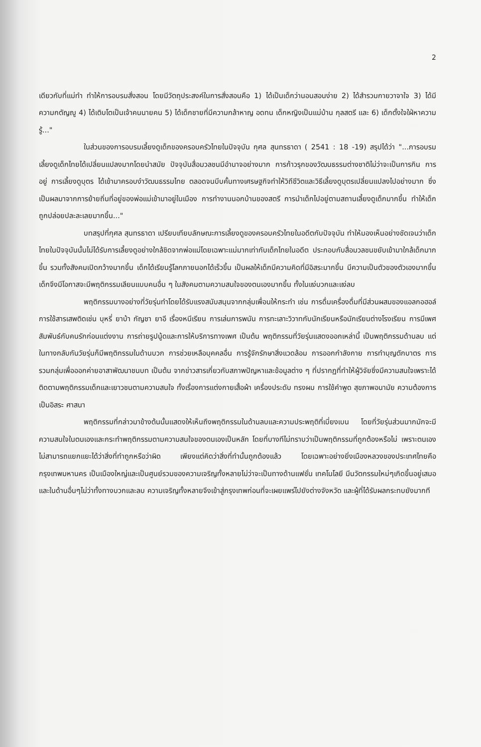2
เดียวกับที่แม่ทำ ทำให้การอบรมสั่งสอน โดยมีวัตถุประสงค์ในการสั่งสอนคือ 1) ได้เป็นเด็กว่านอนสอนง่าย 2) ได้สำรวมกายวาจาใจ 3) ได้มีความกตัญญู 4) ได้เติบโตเป็นเจ้าคนนายคน 5) ได้เด็กชายที่มีความกล้าหาญ อดทน เด็กหญิงเป็นแม่บ้าน กุลสตรี และ 6) เด็กตั้งใจใฝ่หาความรู้..."
ในส่วนของการอบรมเลี้ยงดูเด็กของครอบครัวไทยในปัจจุบัน กุศล สุนทรธาดา ( 2541 : 18 -19) สรุปได้ว่า "...การอบรมเลี้ยงดูเด็กไทยได้เปลี่ยนแปลงมากโดยนำสมัย ปัจจุบันสื่อมวลชนมีอำนาจอย่างมาก การก้าวรุกของวัฒนธรรมต่างชาติไม่ว่าจะเป็นการกิน การอยู่ การเลี้ยงดูบุตร ได้เข้ามาครอบงำวัฒนธรรมไทย ตลอดจนบีบคั้นทางเศรษฐกิจทำให้วิถีชีวิตและวิธีเลี้ยงดูบุตรเปลี่ยนแปลงไปอย่างมาก ซึ่งเป็นผลมาจากการย้ายถิ่นที่อยู่ของพ่อแม่เข้ามาอยู่ในเมือง การทำงานนอกบ้านของสตรี การนำเด็กไปอยู่ตามสถานเลี้ยงดูเด็กมากขึ้น ทำให้เด็กถูกปล่อยปละละเลยมากขึ้น..."
บทสรุปที่กุศล สุนทรธาดา เปรียบเทียบลักษณะการเลี้ยงดูของครอบครัวไทยในอดีตกับปัจจุบัน ทำให้มองเห็นอย่างชัดเจนว่าเด็กไทยในปัจจุบันนั้นไม่ได้รับการเลี้ยงดูอย่างใกล้ชิดจากพ่อแม่โดยเฉพาะแม่มากเท่ากับเด็กไทยในอดีต ประกอบกับสื่อมวลชนขยับเข้ามาใกล้เด็กมากขึ้น รวมทั้งสังคมเปิดกว้างมากขึ้น เด็กได้เรียนรู้โลกภายนอกได้เร็วขึ้น เป็นผลให้เด็กมีความคิดที่มีอิสระมากขึ้น มีความเป็นตัวของตัวเองมากขึ้น เด็กจึงมีโอกาสจะมีพฤติกรรมเลียนแบบคนอื่น ๆ ในสังคมตามความสนใจของตนเองมากขึ้น ทั้งในแง่บวกและแง่ลบ
พฤติกรรมบางอย่างที่วัยรุ่นทำโดยได้รับแรงสนับสนุนจากกลุ่มเพื่อนให้กระทำ เช่น การดื่มเครื่องดื่มที่มีส่วนผสมของแอลกอฮอล์ การใช้สารเสพติดเช่น บุหรี่ ยาบ้า กัญชา ยาอี เรื่องหนีเรียน การเล่นการพนัน การทะเลาะวิวาทกับนักเรียนหรือนักเรียนต่างโรงเรียน การมีเพศสัมพันธ์กับคนรักก่อนแต่งงาน การถ่ายรูปนู้ดและการให้บริการทางเพศ เป็นต้น พฤติกรรมที่วัยรุ่นแสดงออกเหล่านี้ เป็นพฤติกรรมด้านลบ แต่ในทางกลับกันวัยรุ่นก็มีพฤติกรรมในด้านบวก การช่วยเหลือบุคคลอื่น การรู้จักรักษาสิ่งแวดล้อม การออกกำลังกาย การทำบุญตักบาตร การรวมกลุ่มเพื่อออกค่ายอาสาพัฒนาชนบท เป็นต้น จากข่าวสารเกี่ยวกับสภาพปัญหาและข้อมูลต่าง ๆ ที่ปรากฏที่ทำให้ผู้วิจัยซึ่งมีความสนใจเพราะได้ติดตามพฤติกรรมเด็กและเยาวชนตามความสนใจ ทั้งเรื่องการแต่งกายเสื้อผ้า เครื่องประดับ ทรงผม การใช้คำพูด สุขภาพอนามัย ความต้องการเป็นอิสระ ศาสนา
พฤติกรรมที่กล่าวมาข้างต้นนั้นแสดงให้เห็นถึงพฤติกรรมในด้านลบและความประพฤติที่เบี่ยงเบน โดยที่วัยรุ่นส่วนมากมักจะมีความสนใจในตนเองและกระทำพฤติกรรมตามความสนใจของตนเองเป็นหลัก โดยที่บางทีไม่ทราบว่าเป็นพฤติกรรมที่ถูกต้องหรือไม่ เพราะตนเองไม่สามารถแยกแยะได้ว่าสิ่งที่ทำถูกหรือว่าผิด เพียงแต่คิดว่าสิ่งที่ทำนั้นถูกต้องแล้ว โดยเฉพาะอย่างยิ่งเมืองหลวงของประเทศไทยคือกรุงเทพมหานคร เป็นเมืองใหญ่และเป็นศูนย์รวมของความเจริญทั้งหลายไม่ว่าจะเป็นทางด้านแฟชั่น เทคโนโลยี มีนวัตกรรมใหม่ๆเกิดขึ้นอยู่เสมอ และในด้านอื่นๆไม่ว่าทั้งทางบวกและลบ ความเจริญทั้งหลายจึงเข้าสู่กรุงเทพก่อนที่จะเผยแพร่ไปยังต่างจังหวัด และผู้ที่ได้รับผลกระทบยังมากที